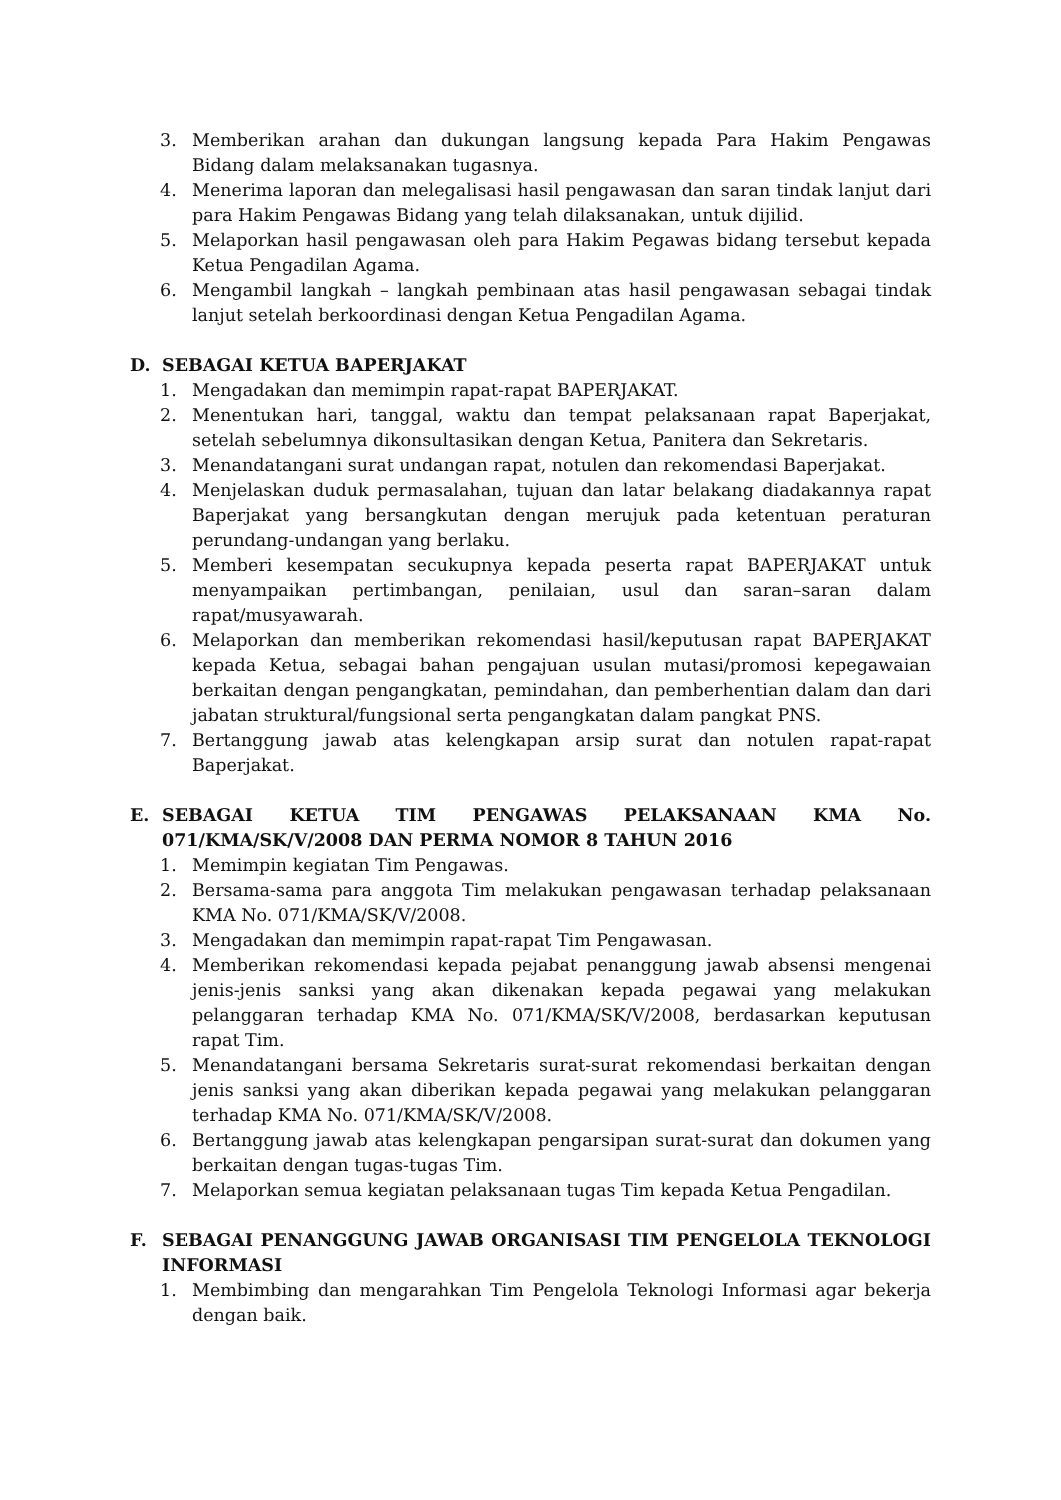3. Memberikan arahan dan dukungan langsung kepada Para Hakim Pengawas Bidang dalam melaksanakan tugasnya.
4. Menerima laporan dan melegalisasi hasil pengawasan dan saran tindak lanjut dari para Hakim Pengawas Bidang yang telah dilaksanakan, untuk dijilid.
5. Melaporkan hasil pengawasan oleh para Hakim Pegawas bidang tersebut kepada Ketua Pengadilan Agama.
6. Mengambil langkah – langkah pembinaan atas hasil pengawasan sebagai tindak lanjut setelah berkoordinasi dengan Ketua Pengadilan Agama.
D. SEBAGAI KETUA BAPERJAKAT
1. Mengadakan dan memimpin rapat-rapat BAPERJAKAT.
2. Menentukan hari, tanggal, waktu dan tempat pelaksanaan rapat Baperjakat, setelah sebelumnya dikonsultasikan dengan Ketua, Panitera dan Sekretaris.
3. Menandatangani surat undangan rapat, notulen dan rekomendasi Baperjakat.
4. Menjelaskan duduk permasalahan, tujuan dan latar belakang diadakannya rapat Baperjakat yang bersangkutan dengan merujuk pada ketentuan peraturan perundang-undangan yang berlaku.
5. Memberi kesempatan secukupnya kepada peserta rapat BAPERJAKAT untuk menyampaikan pertimbangan, penilaian, usul dan saran–saran dalam rapat/musyawarah.
6. Melaporkan dan memberikan rekomendasi hasil/keputusan rapat BAPERJAKAT kepada Ketua, sebagai bahan pengajuan usulan mutasi/promosi kepegawaian berkaitan dengan pengangkatan, pemindahan, dan pemberhentian dalam dan dari jabatan struktural/fungsional serta pengangkatan dalam pangkat PNS.
7. Bertanggung jawab atas kelengkapan arsip surat dan notulen rapat-rapat Baperjakat.
E. SEBAGAI KETUA TIM PENGAWAS PELAKSANAAN KMA No. 071/KMA/SK/V/2008 DAN PERMA NOMOR 8 TAHUN 2016
1. Memimpin kegiatan Tim Pengawas.
2. Bersama-sama para anggota Tim melakukan pengawasan terhadap pelaksanaan KMA No. 071/KMA/SK/V/2008.
3. Mengadakan dan memimpin rapat-rapat Tim Pengawasan.
4. Memberikan rekomendasi kepada pejabat penanggung jawab absensi mengenai jenis-jenis sanksi yang akan dikenakan kepada pegawai yang melakukan pelanggaran terhadap KMA No. 071/KMA/SK/V/2008, berdasarkan keputusan rapat Tim.
5. Menandatangani bersama Sekretaris surat-surat rekomendasi berkaitan dengan jenis sanksi yang akan diberikan kepada pegawai yang melakukan pelanggaran terhadap KMA No. 071/KMA/SK/V/2008.
6. Bertanggung jawab atas kelengkapan pengarsipan surat-surat dan dokumen yang berkaitan dengan tugas-tugas Tim.
7. Melaporkan semua kegiatan pelaksanaan tugas Tim kepada Ketua Pengadilan.
F. SEBAGAI PENANGGUNG JAWAB ORGANISASI TIM PENGELOLA TEKNOLOGI INFORMASI
1. Membimbing dan mengarahkan Tim Pengelola Teknologi Informasi agar bekerja dengan baik.